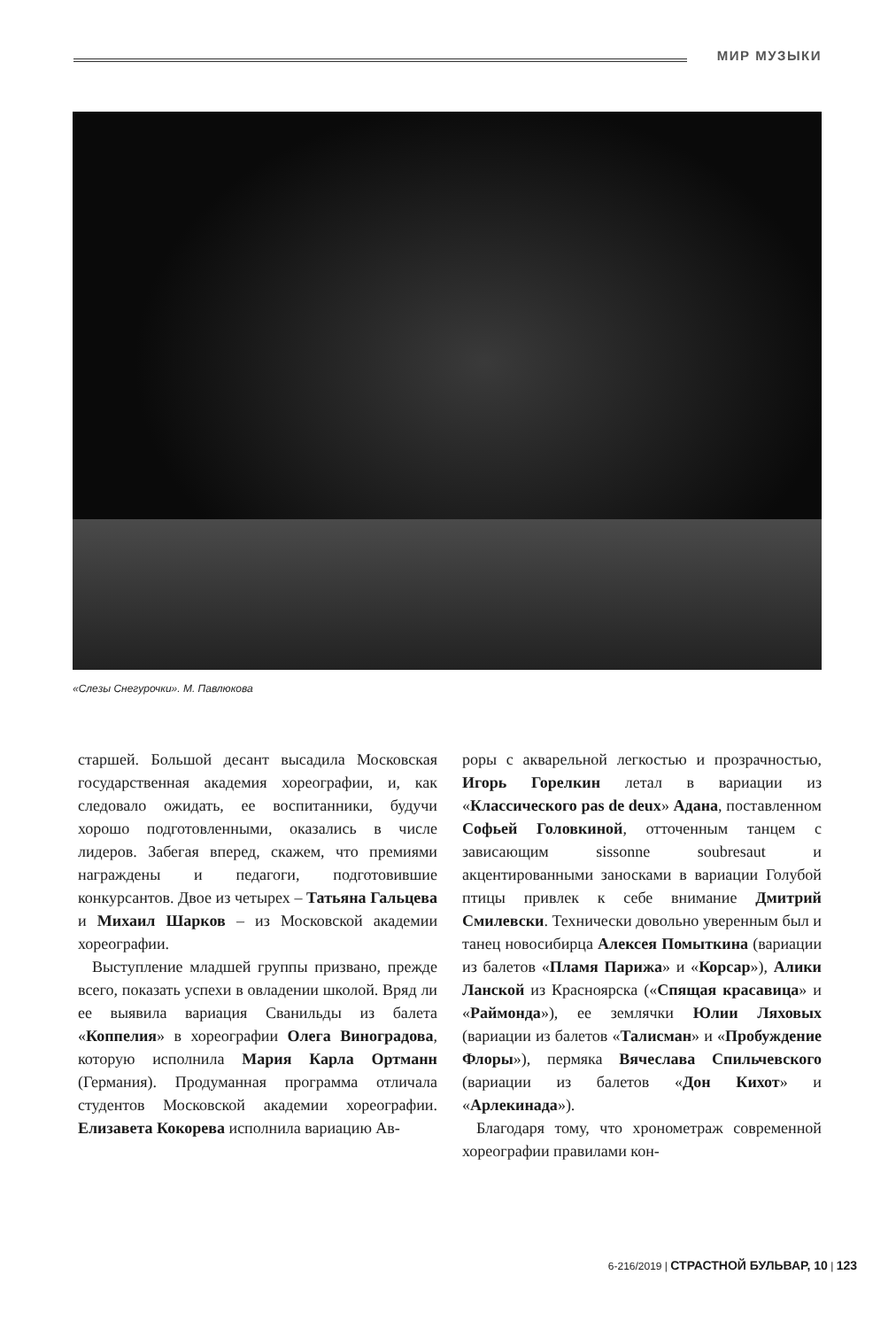МИР МУЗЫКИ
«Слезы Снегурочки». М. Павлюкова
старшей. Большой десант высадила Московская государственная академия хореографии, и, как следовало ожидать, ее воспитанники, будучи хорошо подготовленными, оказались в числе лидеров. Забегая вперед, скажем, что премиями награждены и педагоги, подготовившие конкурсантов. Двое из четырех – Татьяна Гальцева и Михаил Шарков – из Московской академии хореографии.
Выступление младшей группы призвано, прежде всего, показать успехи в овладении школой. Вряд ли ее выявила вариация Сванильды из балета «Коппелия» в хореографии Олега Виноградова, которую исполнила Мария Карла Ортманн (Германия). Продуманная программа отличала студентов Московской академии хореографии. Елизавета Кокорева исполнила вариацию Ав-
роры с акварельной легкостью и прозрачностью, Игорь Горелкин летал в вариации из «Классического pas de deux» Адана, поставленном Софьей Головкиной, отточенным танцем с зависающим sissonne soubresaut и акцентированными заносками в вариации Голубой птицы привлек к себе внимание Дмитрий Смилевски. Технически довольно уверенным был и танец новосибирца Алексея Помыткина (вариации из балетов «Пламя Парижа» и «Корсар»), Алики Ланской из Красноярска («Спящая красавица» и «Раймонда»), ее землячки Юлии Ляховых (вариации из балетов «Талисман» и «Пробуждение Флоры»), пермяка Вячеслава Спильчевского (вариации из балетов «Дон Кихот» и «Арлекинада»).
Благодаря тому, что хронометраж современной хореографии правилами кон-
6-216/2019 | СТРАСТНОЙ БУЛЬВАР, 10 | 123